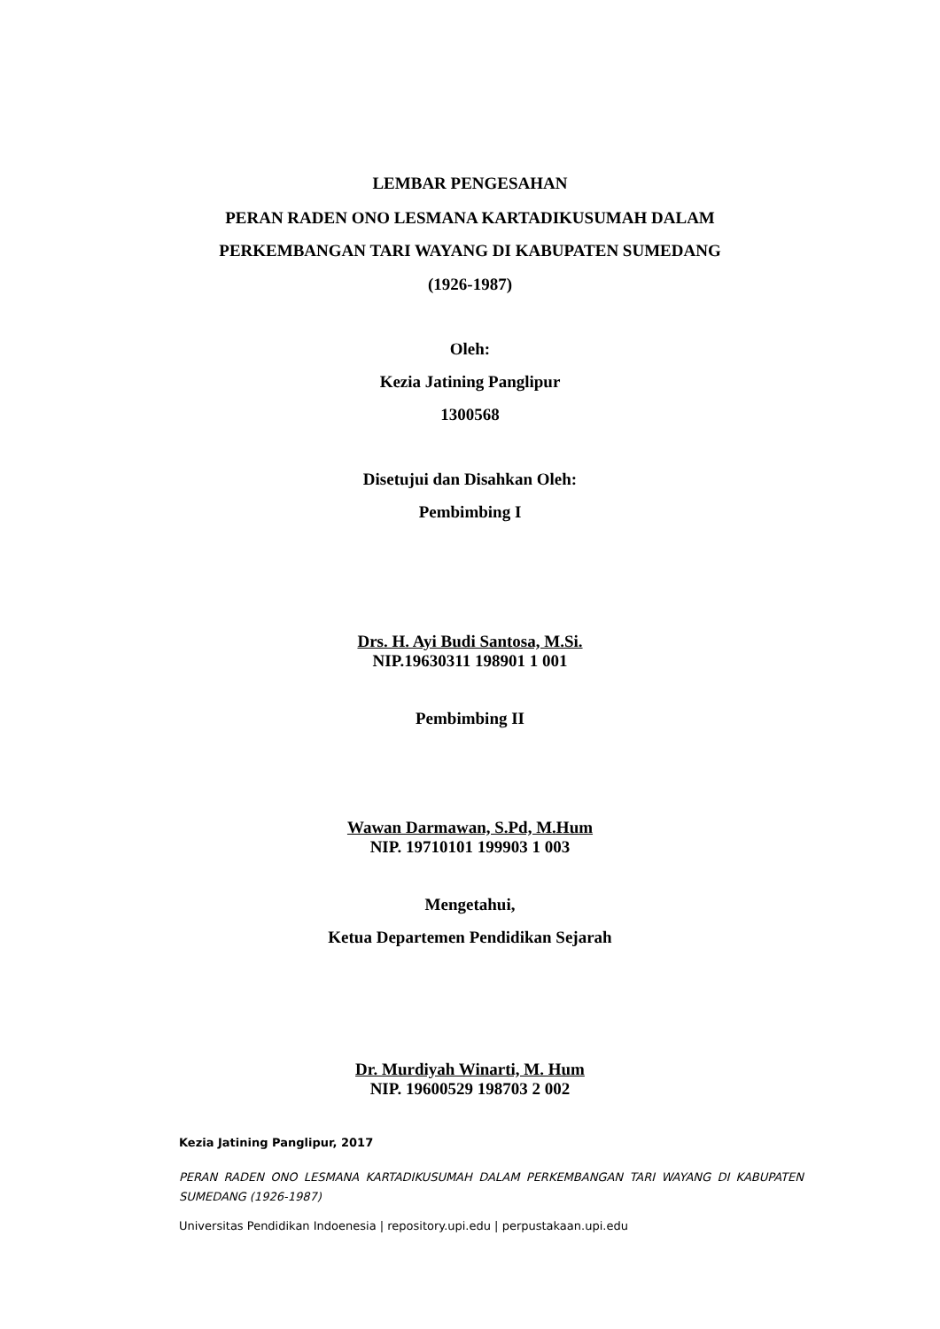LEMBAR PENGESAHAN
PERAN RADEN ONO LESMANA KARTADIKUSUMAH DALAM
PERKEMBANGAN TARI WAYANG DI KABUPATEN SUMEDANG
(1926-1987)
Oleh:
Kezia Jatining Panglipur
1300568
Disetujui dan Disahkan Oleh:
Pembimbing I
Drs. H. Ayi Budi Santosa, M.Si.
NIP.19630311 198901 1 001
Pembimbing II
Wawan Darmawan, S.Pd, M.Hum
NIP. 19710101 199903 1 003
Mengetahui,
Ketua Departemen Pendidikan Sejarah
Dr. Murdiyah Winarti, M. Hum
NIP. 19600529 198703 2 002
Kezia Jatining Panglipur, 2017
PERAN RADEN ONO LESMANA KARTADIKUSUMAH DALAM PERKEMBANGAN TARI WAYANG DI KABUPATEN SUMEDANG (1926-1987)
Universitas Pendidikan Indoenesia | repository.upi.edu | perpustakaan.upi.edu